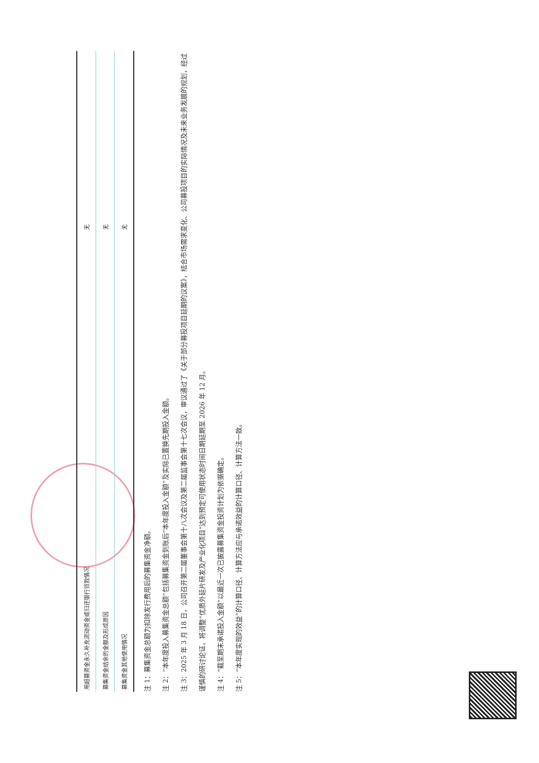| 用超募资金永久补充流动资金或归还银行贷款情况 | 无 |
| 募集资金结余的金额及形成原因 | 无 |
| 募集资金其他使用情况 | 无 |
注 1：募集资金总额为扣除发行费用后的募集资金净额。
注 2：“本年度投入募集资金总额”包括募集资金到账后“本年度投入金额”及实际已置换先期投入金额。
注 3：2025 年 3 月 18 日，公司召开第二届董事会第十八次会议及第二届监事会第十七次会议，审议通过了《关于部分募投项目延期的议案》，结合市场需求变化、公司募投项目的实际情况及未来业务发展的规划，经过谨慎的研讨论证，将调整“优质外延片研发及产业化项目”达到预定可使用状态时间日期延期至 2026 年 12 月。
注 4：“截至期末承诺投入金额”以最近一次已披露募集资金投资计划为依据确定。
注 5：“本年度实现的效益”的计算口径、计算方法应与承诺效益的计算口径、计算方法一致。